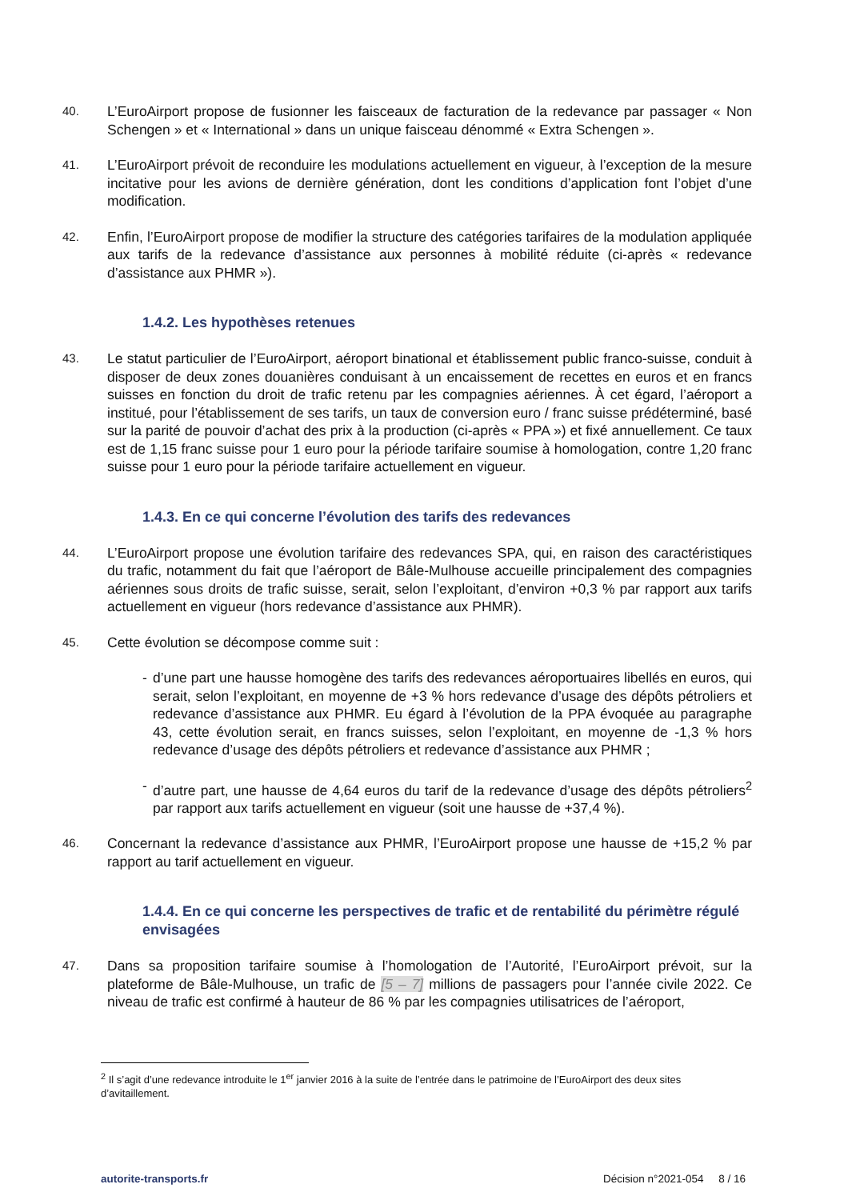40.
L’EuroAirport propose de fusionner les faisceaux de facturation de la redevance par passager « Non Schengen » et « International » dans un unique faisceau dénommé « Extra Schengen ».
41.
L’EuroAirport prévoit de reconduire les modulations actuellement en vigueur, à l’exception de la mesure incitative pour les avions de dernière génération, dont les conditions d’application font l’objet d’une modification.
42.
Enfin, l’EuroAirport propose de modifier la structure des catégories tarifaires de la modulation appliquée aux tarifs de la redevance d’assistance aux personnes à mobilité réduite (ci-après « redevance d’assistance aux PHMR »).
1.4.2. Les hypothèses retenues
43.
Le statut particulier de l’EuroAirport, aéroport binational et établissement public franco-suisse, conduit à disposer de deux zones douanières conduisant à un encaissement de recettes en euros et en francs suisses en fonction du droit de trafic retenu par les compagnies aériennes. À cet égard, l’aéroport a institué, pour l’établissement de ses tarifs, un taux de conversion euro / franc suisse prédéterminé, basé sur la parité de pouvoir d’achat des prix à la production (ci-après « PPA ») et fixé annuellement. Ce taux est de 1,15 franc suisse pour 1 euro pour la période tarifaire soumise à homologation, contre 1,20 franc suisse pour 1 euro pour la période tarifaire actuellement en vigueur.
1.4.3. En ce qui concerne l’évolution des tarifs des redevances
44.
L’EuroAirport propose une évolution tarifaire des redevances SPA, qui, en raison des caractéristiques du trafic, notamment du fait que l’aéroport de Bâle-Mulhouse accueille principalement des compagnies aériennes sous droits de trafic suisse, serait, selon l’exploitant, d’environ +0,3 % par rapport aux tarifs actuellement en vigueur (hors redevance d’assistance aux PHMR).
45.
Cette évolution se décompose comme suit :
- d’une part une hausse homogène des tarifs des redevances aéroportuaires libellés en euros, qui serait, selon l’exploitant, en moyenne de +3 % hors redevance d’usage des dépôts pétroliers et redevance d’assistance aux PHMR. Eu égard à l’évolution de la PPA évoquée au paragraphe 43, cette évolution serait, en francs suisses, selon l’exploitant, en moyenne de -1,3 % hors redevance d’usage des dépôts pétroliers et redevance d’assistance aux PHMR ;
- d’autre part, une hausse de 4,64 euros du tarif de la redevance d’usage des dépôts pétroliers<sup>2</sup> par rapport aux tarifs actuellement en vigueur (soit une hausse de +37,4 %).
46.
Concernant la redevance d’assistance aux PHMR, l’EuroAirport propose une hausse de +15,2 % par rapport au tarif actuellement en vigueur.
1.4.4. En ce qui concerne les perspectives de trafic et de rentabilité du périmètre régulé envisagées
47.
Dans sa proposition tarifaire soumise à l’homologation de l’Autorité, l’EuroAirport prévoit, sur la plateforme de Bâle-Mulhouse, un trafic de [5 – 7] millions de passagers pour l’année civile 2022. Ce niveau de trafic est confirmé à hauteur de 86 % par les compagnies utilisatrices de l’aéroport,
<sup>2</sup> Il s’agit d’une redevance introduite le 1<sup>er</sup> janvier 2016 à la suite de l’entrée dans le patrimoine de l’EuroAirport des deux sites d’avitaillement.
autorite-transports.fr Décision n°2021-054 8 / 16